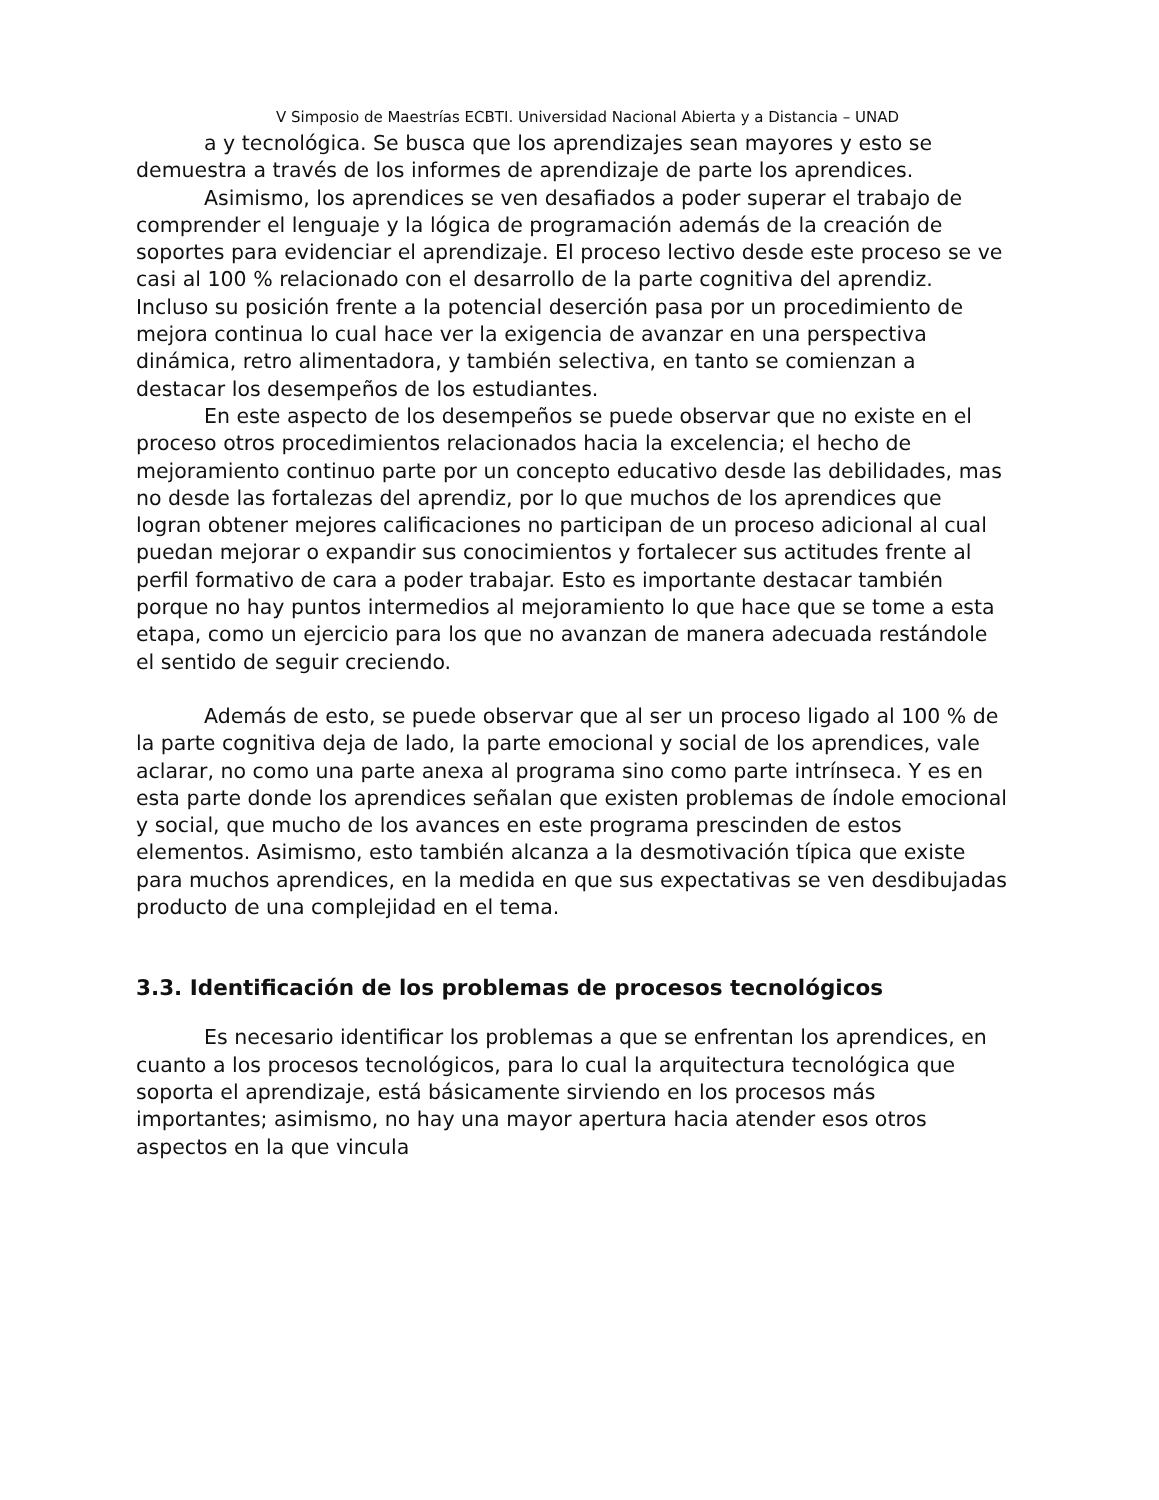V Simposio de Maestrías ECBTI. Universidad Nacional Abierta y a Distancia – UNAD
a y tecnológica. Se busca que los aprendizajes sean mayores y esto se demuestra a través de los informes de aprendizaje de parte los aprendices.
Asimismo, los aprendices se ven desafiados a poder superar el trabajo de comprender el lenguaje y la lógica de programación además de la creación de soportes para evidenciar el aprendizaje. El proceso lectivo desde este proceso se ve casi al 100 % relacionado con el desarrollo de la parte cognitiva del aprendiz. Incluso su posición frente a la potencial deserción pasa por un procedimiento de mejora continua lo cual hace ver la exigencia de avanzar en una perspectiva dinámica, retro alimentadora, y también selectiva, en tanto se comienzan a destacar los desempeños de los estudiantes.
En este aspecto de los desempeños se puede observar que no existe en el proceso otros procedimientos relacionados hacia la excelencia; el hecho de mejoramiento continuo parte por un concepto educativo desde las debilidades, mas no desde las fortalezas del aprendiz, por lo que muchos de los aprendices que logran obtener mejores calificaciones no participan de un proceso adicional al cual puedan mejorar o expandir sus conocimientos y fortalecer sus actitudes frente al perfil formativo de cara a poder trabajar. Esto es importante destacar también porque no hay puntos intermedios al mejoramiento lo que hace que se tome a esta etapa, como un ejercicio para los que no avanzan de manera adecuada restándole el sentido de seguir creciendo.
Además de esto, se puede observar que al ser un proceso ligado al 100 % de la parte cognitiva deja de lado, la parte emocional y social de los aprendices, vale aclarar, no como una parte anexa al programa sino como parte intrínseca. Y es en esta parte donde los aprendices señalan que existen problemas de índole emocional y social, que mucho de los avances en este programa prescinden de estos elementos. Asimismo, esto también alcanza a la desmotivación típica que existe para muchos aprendices, en la medida en que sus expectativas se ven desdibujadas producto de una complejidad en el tema.
3.3. Identificación de los problemas de procesos tecnológicos
Es necesario identificar los problemas a que se enfrentan los aprendices, en cuanto a los procesos tecnológicos, para lo cual la arquitectura tecnológica que soporta el aprendizaje, está básicamente sirviendo en los procesos más importantes; asimismo, no hay una mayor apertura hacia atender esos otros aspectos en la que vincula